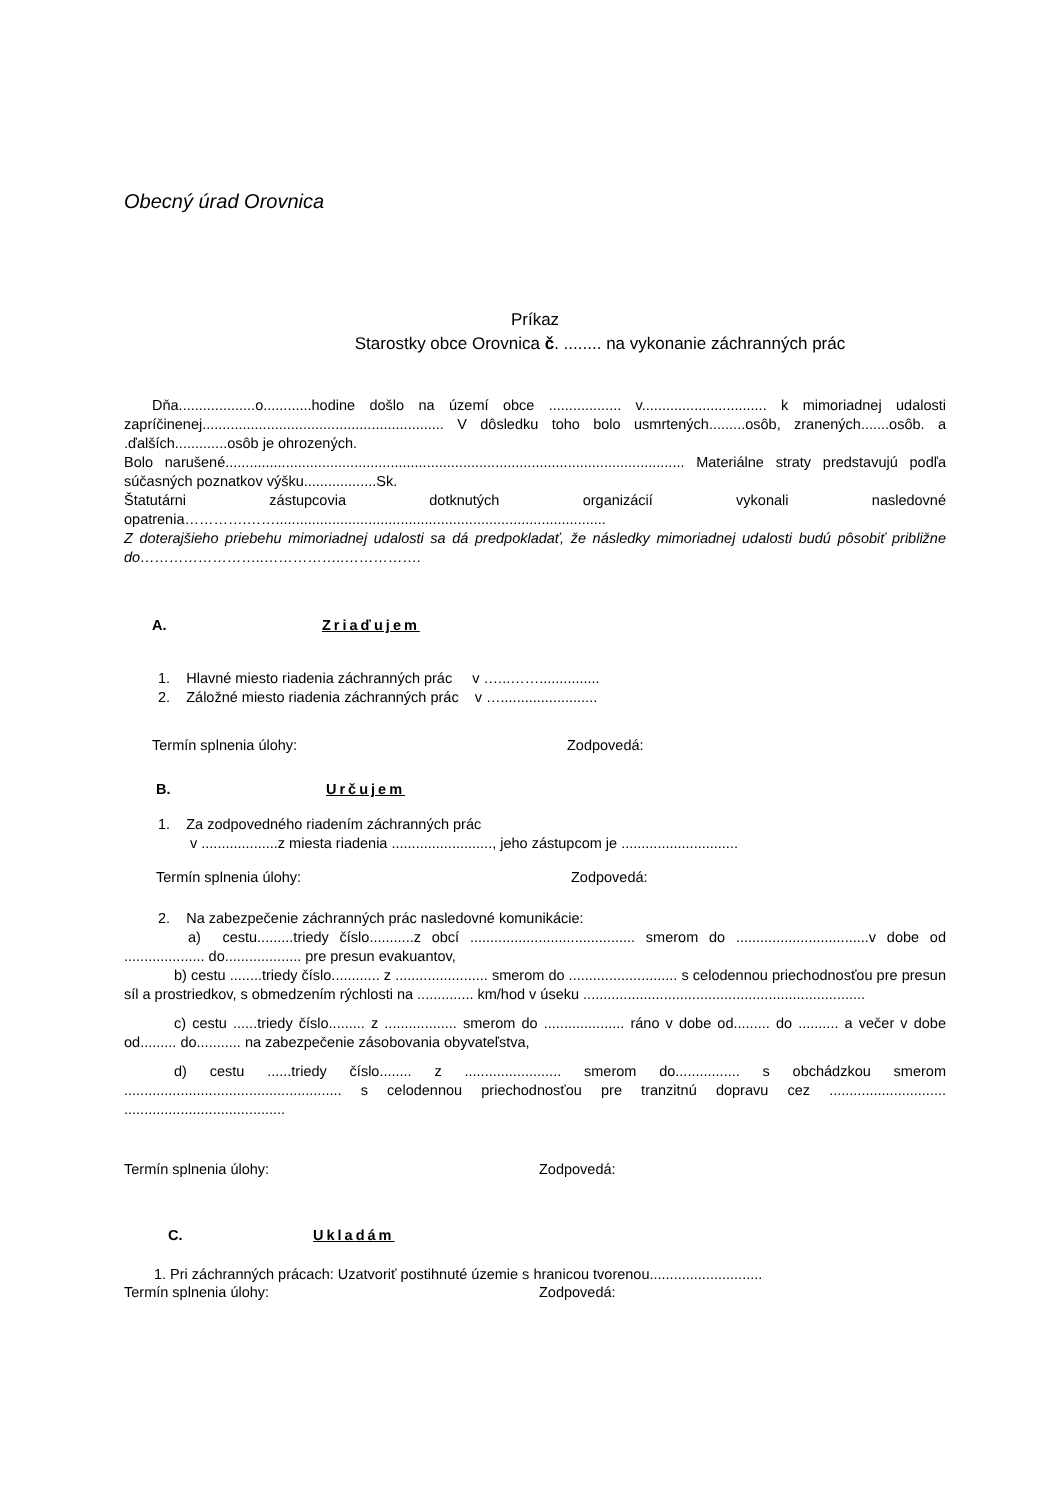Obecný úrad Orovnica
Príkaz
Starostky obce Orovnica č. ........ na vykonanie záchranných prác
Dňa...................o............hodine došlo na území obce .................. v............................... k mimoriadnej udalosti zapríčinenej............................................................ V dôsledku toho bolo usmrtených.........osôb, zranených.......osôb. a .ďalších.............osôb je ohrozených.
Bolo narušené.................................................................................................................. Materiálne straty predstavujú podľa súčasných poznatkov výšku..................Sk.
Štatutárni zástupcovia dotknutých organizácií vykonali nasledovné opatrenia………….……..................................................................................
Z doterajšieho priebehu mimoriadnej udalosti sa dá predpokladať, že následky mimoriadnej udalosti budú pôsobiť približne do……………………..……………..…………….
A. Zriaďujem
1. Hlavné miesto riadenia záchranných prác v …...……...............
2. Záložné miesto riadenia záchranných prác v …........................
Termín splnenia úlohy: Zodpovedá:
B. Určujem
1. Za zodpovedného riadením záchranných prác
v ...................z miesta riadenia ........................., jeho zástupcom je .............................
Termín splnenia úlohy: Zodpovedá:
2. Na zabezpečenie záchranných prác nasledovné komunikácie:
a) cestu.........triedy číslo...........z obcí ......................................... smerom do .................................v dobe od .................... do................... pre presun evakuantov,
b) cestu ........triedy číslo............ z ....................... smerom do ........................... s celodennou priechodnosťou pre presun síl a prostriedkov, s obmedzením rýchlosti na .............. km/hod v úseku ......................................................................
c) cestu ......triedy číslo......... z .................. smerom do .................... ráno v dobe od......... do .......... a večer v dobe od......... do........... na zabezpečenie zásobovania obyvateľstva,
d) cestu ......triedy číslo........ z ........................ smerom do................ s obchádzkou smerom ...................................................... s celodennou priechodnosťou pre tranzitnú dopravu cez ............................. ........................................
Termín splnenia úlohy: Zodpovedá:
C. Ukladám
1. Pri záchranných prácach: Uzatvoriť postihnuté územie s hranicou tvorenou............................
Termín splnenia úlohy: Zodpovedá: